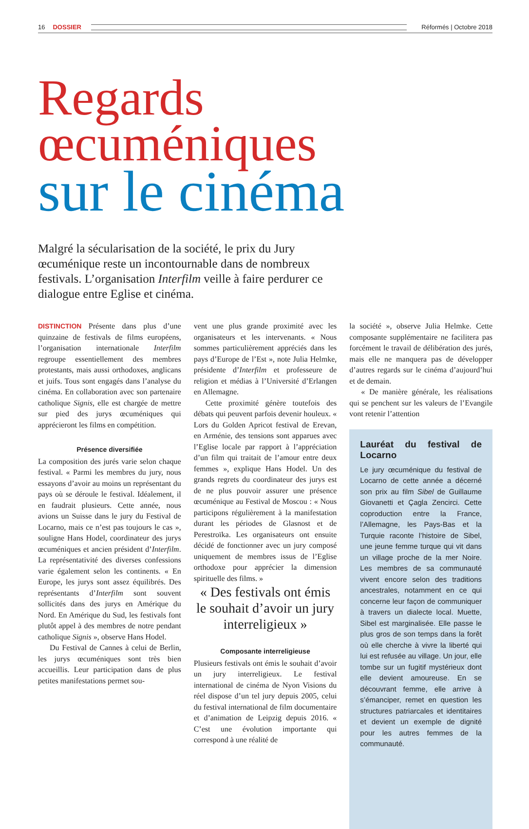16 DOSSIER Réformés | Octobre 2018
Regards œcuméniques
sur le cinéma
Malgré la sécularisation de la société, le prix du Jury œcuménique reste un incontournable dans de nombreux festivals. L’organisation Interfilm veille à faire perdurer ce dialogue entre Eglise et cinéma.
DISTINCTION Présente dans plus d’une quinzaine de festivals de films européens, l’organisation internationale Interfilm regroupe essentiellement des membres protestants, mais aussi orthodoxes, anglicans et juifs. Tous sont engagés dans l’analyse du cinéma. En collaboration avec son partenaire catholique Signis, elle est chargée de mettre sur pied des jurys œcuméniques qui apprécieront les films en compétition.
Présence diversifiée
La composition des jurés varie selon chaque festival. « Parmi les membres du jury, nous essayons d’avoir au moins un représentant du pays où se déroule le festival. Idéalement, il en faudrait plusieurs. Cette année, nous avions un Suisse dans le jury du Festival de Locarno, mais ce n’est pas toujours le cas », souligne Hans Hodel, coordinateur des jurys œcuméniques et ancien président d’Interfilm. La représentativité des diverses confessions varie également selon les continents. « En Europe, les jurys sont assez équilibrés. Des représentants d’Interfilm sont souvent sollicités dans des jurys en Amérique du Nord. En Amérique du Sud, les festivals font plutôt appel à des membres de notre pendant catholique Signis », observe Hans Hodel.
Du Festival de Cannes à celui de Berlin, les jurys œcuméniques sont très bien accueillis. Leur participation dans de plus petites manifestations permet sou-
vent une plus grande proximité avec les organisateurs et les intervenants. « Nous sommes particulièrement appréciés dans les pays d’Europe de l’Est », note Julia Helmke, présidente d’Interfilm et professeure de religion et médias à l’Université d’Erlangen en Allemagne.
Cette proximité génère toutefois des débats qui peuvent parfois devenir houleux. « Lors du Golden Apricot festival de Erevan, en Arménie, des tensions sont apparues avec l’Eglise locale par rapport à l’appréciation d’un film qui traitait de l’amour entre deux femmes », explique Hans Hodel. Un des grands regrets du coordinateur des jurys est de ne plus pouvoir assurer une présence œcuménique au Festival de Moscou : « Nous participons régulièrement à la manifestation durant les périodes de Glasnost et de Perestroïka. Les organisateurs ont ensuite décidé de fonctionner avec un jury composé uniquement de membres issus de l’Eglise orthodoxe pour apprécier la dimension spirituelle des films. »
« Des festivals ont émis le souhait d’avoir un jury interreligieux »
Composante interreligieuse
Plusieurs festivals ont émis le souhait d’avoir un jury interreligieux. Le festival international de cinéma de Nyon Visions du réel dispose d’un tel jury depuis 2005, celui du festival international de film documentaire et d’animation de Leipzig depuis 2016. « C’est une évolution importante qui correspond à une réalité de
la société », observe Julia Helmke. Cette composante supplémentaire ne facilitera pas forcément le travail de délibération des jurés, mais elle ne manquera pas de développer d’autres regards sur le cinéma d’aujourd’hui et de demain.
« De manière générale, les réalisations qui se penchent sur les valeurs de l’Evangile vont retenir l’attention
Lauréat du festival de Locarno
Le jury œcuménique du festival de Locarno de cette année a décerné son prix au film Sibel de Guillaume Giovanetti et Çagla Zencirci. Cette coproduction entre la France, l’Allemagne, les Pays-Bas et la Turquie raconte l’histoire de Sibel, une jeune femme turque qui vit dans un village proche de la mer Noire. Les membres de sa communauté vivent encore selon des traditions ancestrales, notamment en ce qui concerne leur façon de communiquer à travers un dialecte local. Muette, Sibel est marginalisée. Elle passe le plus gros de son temps dans la forêt où elle cherche à vivre la liberté qui lui est refusée au village. Un jour, elle tombe sur un fugitif mystérieux dont elle devient amoureuse. En se découvrant femme, elle arrive à s’émanciper, remet en question les structures patriarcales et identitaires et devient un exemple de dignité pour les autres femmes de la communauté.